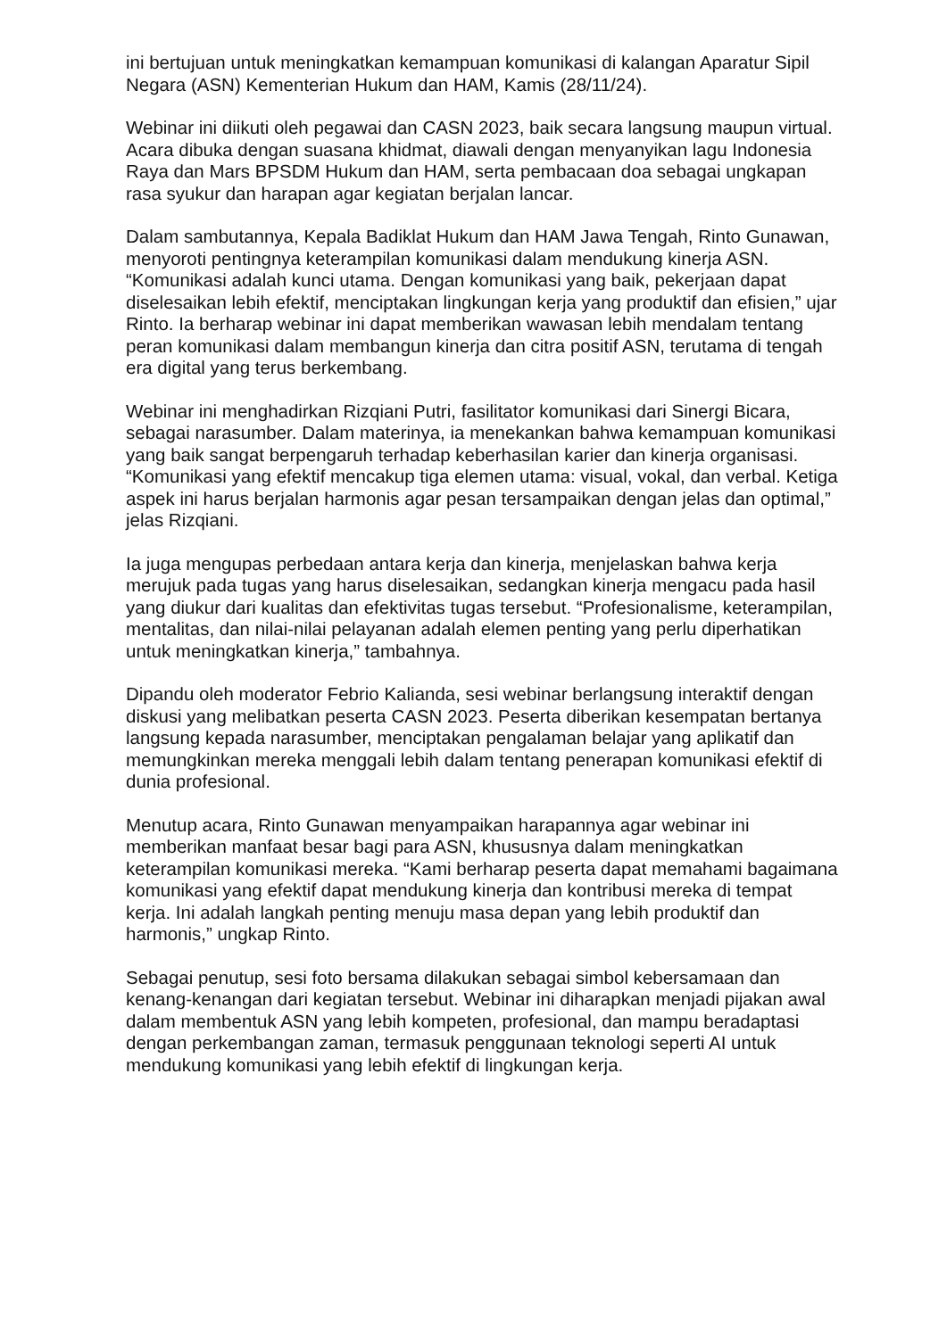ini bertujuan untuk meningkatkan kemampuan komunikasi di kalangan Aparatur Sipil Negara (ASN) Kementerian Hukum dan HAM, Kamis (28/11/24).
Webinar ini diikuti oleh pegawai dan CASN 2023, baik secara langsung maupun virtual. Acara dibuka dengan suasana khidmat, diawali dengan menyanyikan lagu Indonesia Raya dan Mars BPSDM Hukum dan HAM, serta pembacaan doa sebagai ungkapan rasa syukur dan harapan agar kegiatan berjalan lancar.
Dalam sambutannya, Kepala Badiklat Hukum dan HAM Jawa Tengah, Rinto Gunawan, menyoroti pentingnya keterampilan komunikasi dalam mendukung kinerja ASN. “Komunikasi adalah kunci utama. Dengan komunikasi yang baik, pekerjaan dapat diselesaikan lebih efektif, menciptakan lingkungan kerja yang produktif dan efisien,” ujar Rinto. Ia berharap webinar ini dapat memberikan wawasan lebih mendalam tentang peran komunikasi dalam membangun kinerja dan citra positif ASN, terutama di tengah era digital yang terus berkembang.
Webinar ini menghadirkan Rizqiani Putri, fasilitator komunikasi dari Sinergi Bicara, sebagai narasumber. Dalam materinya, ia menekankan bahwa kemampuan komunikasi yang baik sangat berpengaruh terhadap keberhasilan karier dan kinerja organisasi. “Komunikasi yang efektif mencakup tiga elemen utama: visual, vokal, dan verbal. Ketiga aspek ini harus berjalan harmonis agar pesan tersampaikan dengan jelas dan optimal,” jelas Rizqiani.
Ia juga mengupas perbedaan antara kerja dan kinerja, menjelaskan bahwa kerja merujuk pada tugas yang harus diselesaikan, sedangkan kinerja mengacu pada hasil yang diukur dari kualitas dan efektivitas tugas tersebut. “Profesionalisme, keterampilan, mentalitas, dan nilai-nilai pelayanan adalah elemen penting yang perlu diperhatikan untuk meningkatkan kinerja,” tambahnya.
Dipandu oleh moderator Febrio Kalianda, sesi webinar berlangsung interaktif dengan diskusi yang melibatkan peserta CASN 2023. Peserta diberikan kesempatan bertanya langsung kepada narasumber, menciptakan pengalaman belajar yang aplikatif dan memungkinkan mereka menggali lebih dalam tentang penerapan komunikasi efektif di dunia profesional.
Menutup acara, Rinto Gunawan menyampaikan harapannya agar webinar ini memberikan manfaat besar bagi para ASN, khususnya dalam meningkatkan keterampilan komunikasi mereka. “Kami berharap peserta dapat memahami bagaimana komunikasi yang efektif dapat mendukung kinerja dan kontribusi mereka di tempat kerja. Ini adalah langkah penting menuju masa depan yang lebih produktif dan harmonis,” ungkap Rinto.
Sebagai penutup, sesi foto bersama dilakukan sebagai simbol kebersamaan dan kenang-kenangan dari kegiatan tersebut. Webinar ini diharapkan menjadi pijakan awal dalam membentuk ASN yang lebih kompeten, profesional, dan mampu beradaptasi dengan perkembangan zaman, termasuk penggunaan teknologi seperti AI untuk mendukung komunikasi yang lebih efektif di lingkungan kerja.